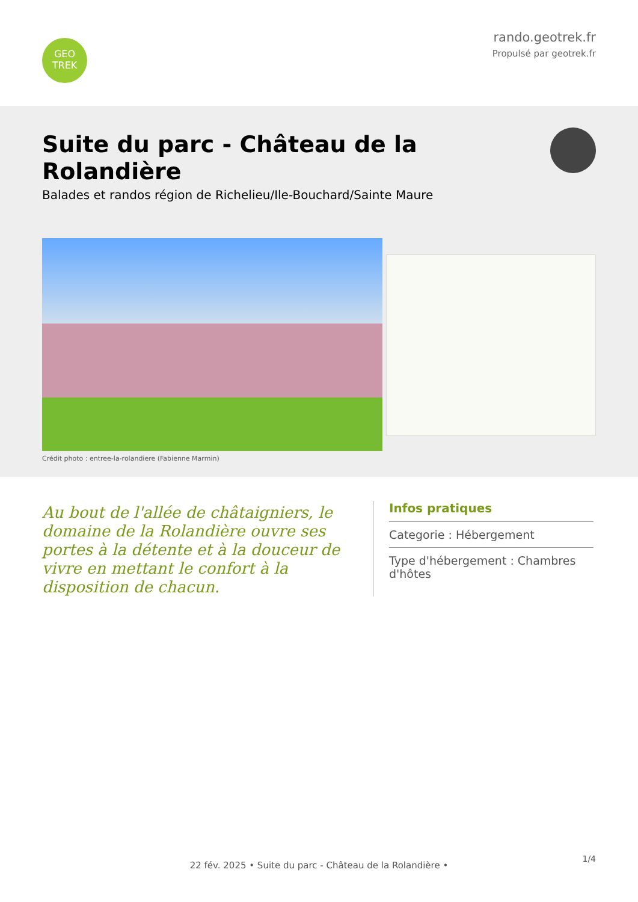GEO
TREK
rando.geotrek.fr
Propulsé par geotrek.fr
Suite du parc - Château de la Rolandière
Balades et randos région de Richelieu/Ile-Bouchard/Sainte Maure
Crédit photo : entree-la-rolandiere (Fabienne Marmin)
Au bout de l'allée de châtaigniers, le domaine de la Rolandière ouvre ses portes à la détente et à la douceur de vivre en mettant le confort à la disposition de chacun.
Infos pratiques
Categorie : Hébergement
Type d'hébergement : Chambres d'hôtes
1/4
22 fév. 2025 • Suite du parc - Château de la Rolandière •